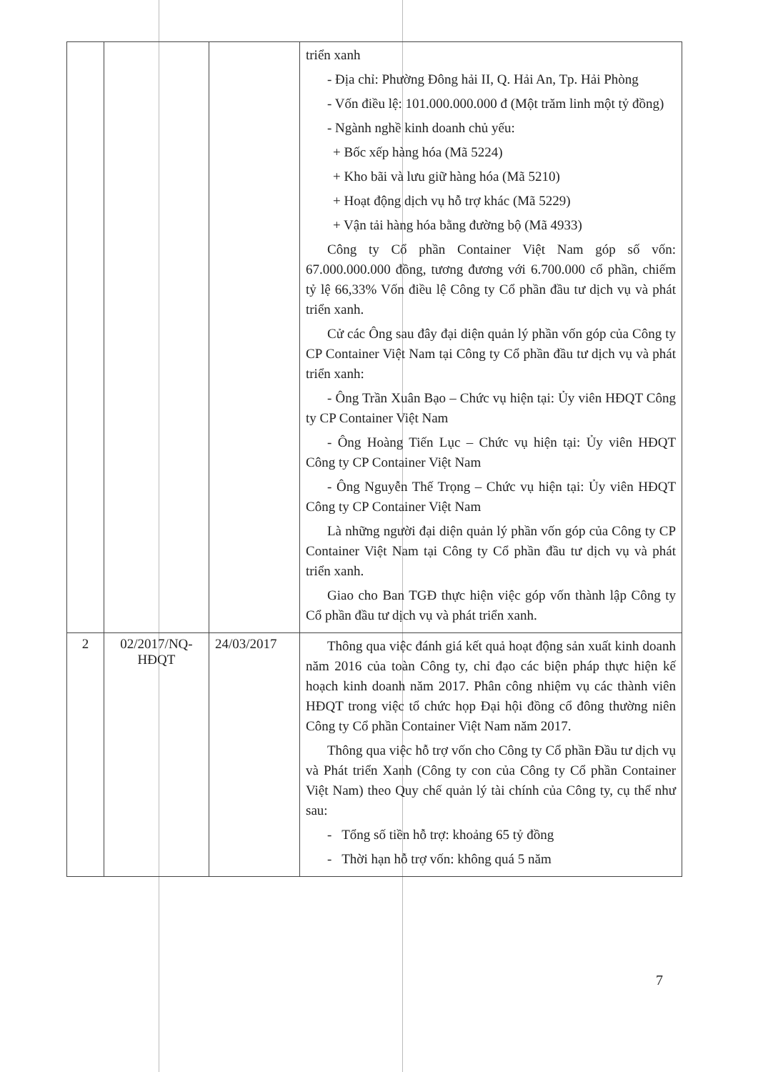| | | | triển xanh - Địa chỉ: Phường Đông hải II, Q. Hải An, Tp. Hải Phòng - Vốn điều lệ: 101.000.000.000 đ (Một trăm linh một tỷ đồng) - Ngành nghề kinh doanh chủ yếu: + Bốc xếp hàng hóa (Mã 5224) + Kho bãi và lưu giữ hàng hóa (Mã 5210) + Hoạt động dịch vụ hỗ trợ khác (Mã 5229) + Vận tải hàng hóa bằng đường bộ (Mã 4933) Công ty Cổ phần Container Việt Nam góp số vốn: 67.000.000.000 đồng, tương đương với 6.700.000 cổ phần, chiếm tỷ lệ 66,33% Vốn điều lệ Công ty Cổ phần đầu tư dịch vụ và phát triển xanh. Cử các Ông sau đây đại diện quản lý phần vốn góp của Công ty CP Container Việt Nam tại Công ty Cổ phần đầu tư dịch vụ và phát triển xanh: - Ông Trần Xuân Bạo – Chức vụ hiện tại: Ủy viên HĐQT Công ty CP Container Việt Nam - Ông Hoàng Tiến Lục – Chức vụ hiện tại: Ủy viên HĐQT Công ty CP Container Việt Nam - Ông Nguyễn Thế Trọng – Chức vụ hiện tại: Ủy viên HĐQT Công ty CP Container Việt Nam Là những người đại diện quản lý phần vốn góp của Công ty CP Container Việt Nam tại Công ty Cổ phần đầu tư dịch vụ và phát triển xanh. Giao cho Ban TGĐ thực hiện việc góp vốn thành lập Công ty Cổ phần đầu tư dịch vụ và phát triển xanh. |
| 2 | 02/2017/NQ-HĐQT | 24/03/2017 | Thông qua việc đánh giá kết quả hoạt động sản xuất kinh doanh năm 2016 của toàn Công ty, chỉ đạo các biện pháp thực hiện kế hoạch kinh doanh năm 2017. Phân công nhiệm vụ các thành viên HĐQT trong việc tổ chức họp Đại hội đồng cổ đông thường niên Công ty Cổ phần Container Việt Nam năm 2017. Thông qua việc hỗ trợ vốn cho Công ty Cổ phần Đầu tư dịch vụ và Phát triển Xanh (Công ty con của Công ty Cổ phần Container Việt Nam) theo Quy chế quản lý tài chính của Công ty, cụ thể như sau: - Tổng số tiền hỗ trợ: khoảng 65 tỷ đồng - Thời hạn hỗ trợ vốn: không quá 5 năm |
7